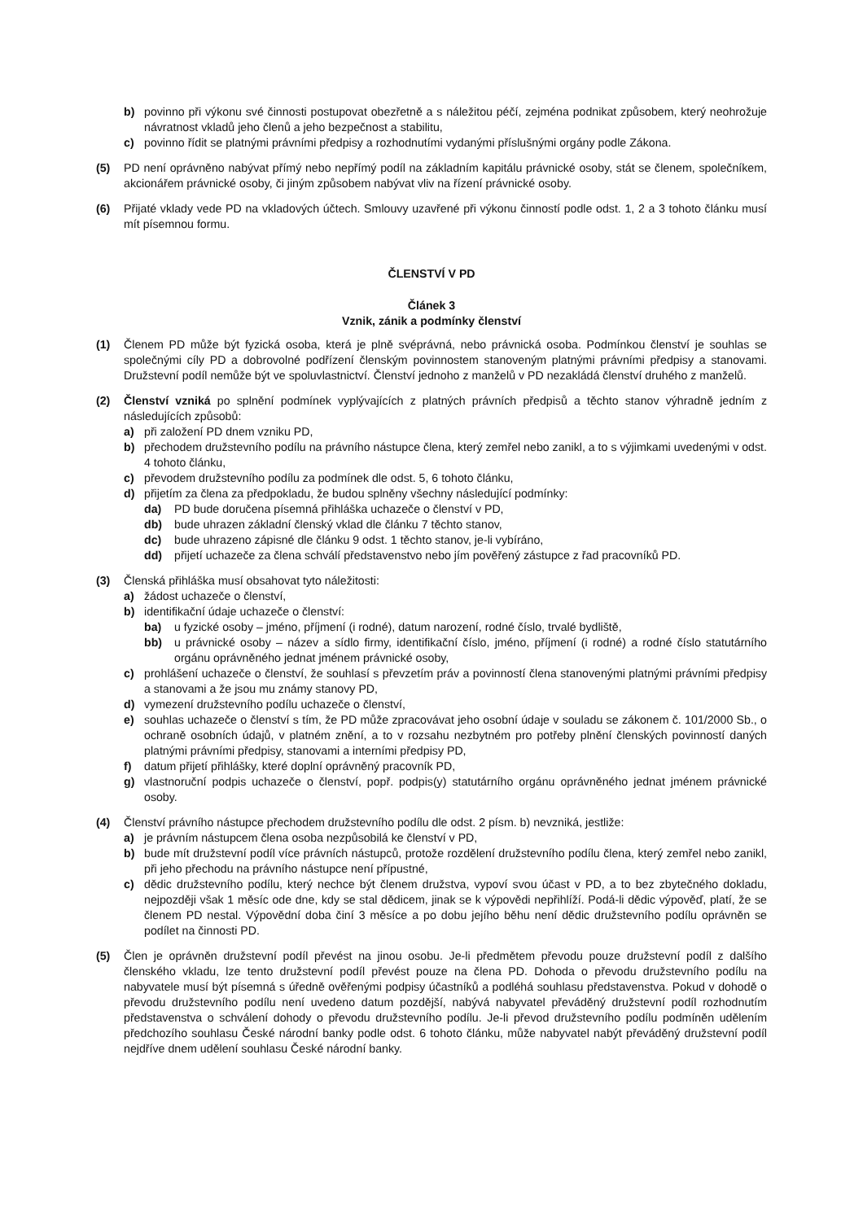b) povinno při výkonu své činnosti postupovat obezřetně a s náležitou péčí, zejména podnikat způsobem, který neohrožuje návratnost vkladů jeho členů a jeho bezpečnost a stabilitu,
c) povinno řídit se platnými právními předpisy a rozhodnutími vydanými příslušnými orgány podle Zákona.
(5) PD není oprávněno nabývat přímý nebo nepřímý podíl na základním kapitálu právnické osoby, stát se členem, společníkem, akcionářem právnické osoby, či jiným způsobem nabývat vliv na řízení právnické osoby.
(6) Přijaté vklady vede PD na vkladových účtech. Smlouvy uzavřené při výkonu činností podle odst. 1, 2 a 3 tohoto článku musí mít písemnou formu.
ČLENSTVÍ V PD
Článek 3
Vznik, zánik a podmínky členství
(1) Členem PD může být fyzická osoba, která je plně svéprávná, nebo právnická osoba. Podmínkou členství je souhlas se společnými cíly PD a dobrovolné podřízení členským povinnostem stanoveným platnými právními předpisy a stanovami. Družstevní podíl nemůže být ve spoluvlastnictví. Členství jednoho z manželů v PD nezakládá členství druhého z manželů.
(2) Členství vzniká po splnění podmínek vyplývajících z platných právních předpisů a těchto stanov výhradně jedním z následujících způsobů:
a) při založení PD dnem vzniku PD,
b) přechodem družstevního podílu na právního nástupce člena, který zemřel nebo zanikl, a to s výjimkami uvedenými v odst. 4 tohoto článku,
c) převodem družstevního podílu za podmínek dle odst. 5, 6 tohoto článku,
d) přijetím za člena za předpokladu, že budou splněny všechny následující podmínky:
da) PD bude doručena písemná přihláška uchazeče o členství v PD,
db) bude uhrazen základní členský vklad dle článku 7 těchto stanov,
dc) bude uhrazeno zápisné dle článku 9 odst. 1 těchto stanov, je-li vybíráno,
dd) přijetí uchazeče za člena schválí představenstvo nebo jím pověřený zástupce z řad pracovníků PD.
(3) Členská přihláška musí obsahovat tyto náležitosti:
a) žádost uchazeče o členství,
b) identifikační údaje uchazeče o členství:
ba) u fyzické osoby – jméno, příjmení (i rodné), datum narození, rodné číslo, trvalé bydliště,
bb) u právnické osoby – název a sídlo firmy, identifikační číslo, jméno, příjmení (i rodné) a rodné číslo statutárního orgánu oprávněného jednat jménem právnické osoby,
c) prohlášení uchazeče o členství, že souhlasí s převzetím práv a povinností člena stanovenými platnými právními předpisy a stanovami a že jsou mu známy stanovy PD,
d) vymezení družstevního podílu uchazeče o členství,
e) souhlas uchazeče o členství s tím, že PD může zpracovávat jeho osobní údaje v souladu se zákonem č. 101/2000 Sb., o ochraně osobních údajů, v platném znění, a to v rozsahu nezbytném pro potřeby plnění členských povinností daných platnými právními předpisy, stanovami a interními předpisy PD,
f) datum přijetí přihlášky, které doplní oprávněný pracovník PD,
g) vlastnoruční podpis uchazeče o členství, popř. podpis(y) statutárního orgánu oprávněného jednat jménem právnické osoby.
(4) Členství právního nástupce přechodem družstevního podílu dle odst. 2 písm. b) nevzniká, jestliže:
a) je právním nástupcem člena osoba nezpůsobilá ke členství v PD,
b) bude mít družstevní podíl více právních nástupců, protože rozdělení družstevního podílu člena, který zemřel nebo zanikl, při jeho přechodu na právního nástupce není přípustné,
c) dědic družstevního podílu, který nechce být členem družstva, vypoví svou účast v PD, a to bez zbytečného dokladu, nejpozději však 1 měsíc ode dne, kdy se stal dědicem, jinak se k výpovědi nepřihlíží. Podá-li dědic výpověď, platí, že se členem PD nestal. Výpovědní doba činí 3 měsíce a po dobu jejího běhu není dědic družstevního podílu oprávněn se podílet na činnosti PD.
(5) Člen je oprávněn družstevní podíl převést na jinou osobu. Je-li předmětem převodu pouze družstevní podíl z dalšího členského vkladu, lze tento družstevní podíl převést pouze na člena PD. Dohoda o převodu družstevního podílu na nabyvatele musí být písemná s úředně ověřenými podpisy účastníků a podléhá souhlasu představenstva. Pokud v dohodě o převodu družstevního podílu není uvedeno datum pozdější, nabývá nabyvatel převáděný družstevní podíl rozhodnutím představenstva o schválení dohody o převodu družstevního podílu. Je-li převod družstevního podílu podmíněn udělením předchozího souhlasu České národní banky podle odst. 6 tohoto článku, může nabyvatel nabýt převáděný družstevní podíl nejdříve dnem udělení souhlasu České národní banky.